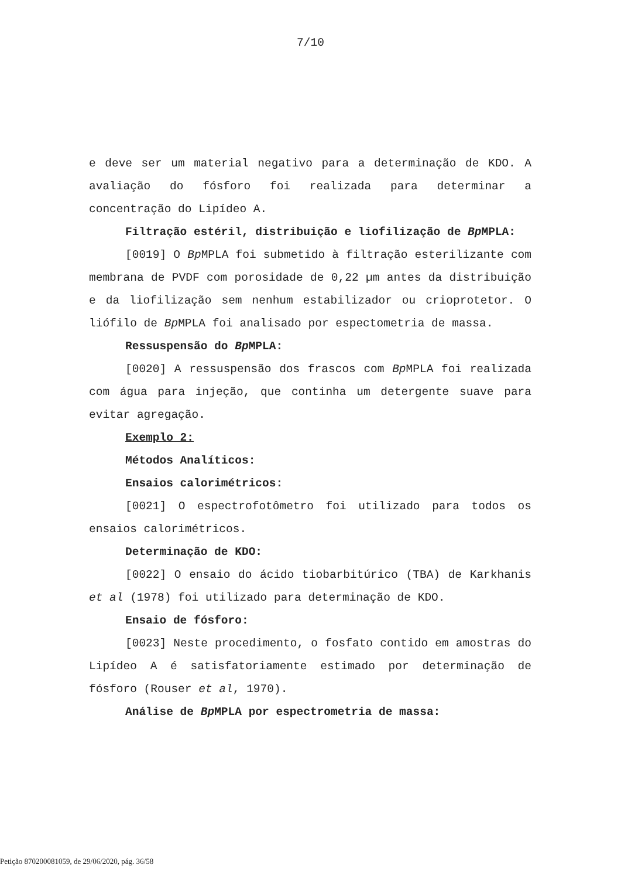7/10
e deve ser um material negativo para a determinação de KDO. A avaliação do fósforo foi realizada para determinar a concentração do Lipídeo A.
Filtração estéril, distribuição e liofilização de Bp MPLA:
[0019] O Bp MPLA foi submetido à filtração esterilizante com membrana de PVDF com porosidade de 0,22 µm antes da distribuição e da liofilização sem nenhum estabilizador ou crioprotetor. O liófilo de Bp MPLA foi analisado por espectometria de massa.
Ressuspensão do Bp MPLA:
[0020] A ressuspensão dos frascos com Bp MPLA foi realizada com água para injeção, que continha um detergente suave para evitar agregação.
Exemplo 2:
Métodos Analíticos:
Ensaios calorimétricos:
[0021] O espectrofotômetro foi utilizado para todos os ensaios calorimétricos.
Determinação de KDO:
[0022] O ensaio do ácido tiobarbitúrico (TBA) de Karkhanis et al (1978) foi utilizado para determinação de KDO.
Ensaio de fósforo:
[0023] Neste procedimento, o fosfato contido em amostras do Lipídeo A é satisfatoriamente estimado por determinação de fósforo (Rouser et al, 1970).
Análise de Bp MPLA por espectrometria de massa:
Petição 870200081059, de 29/06/2020, pág. 36/58